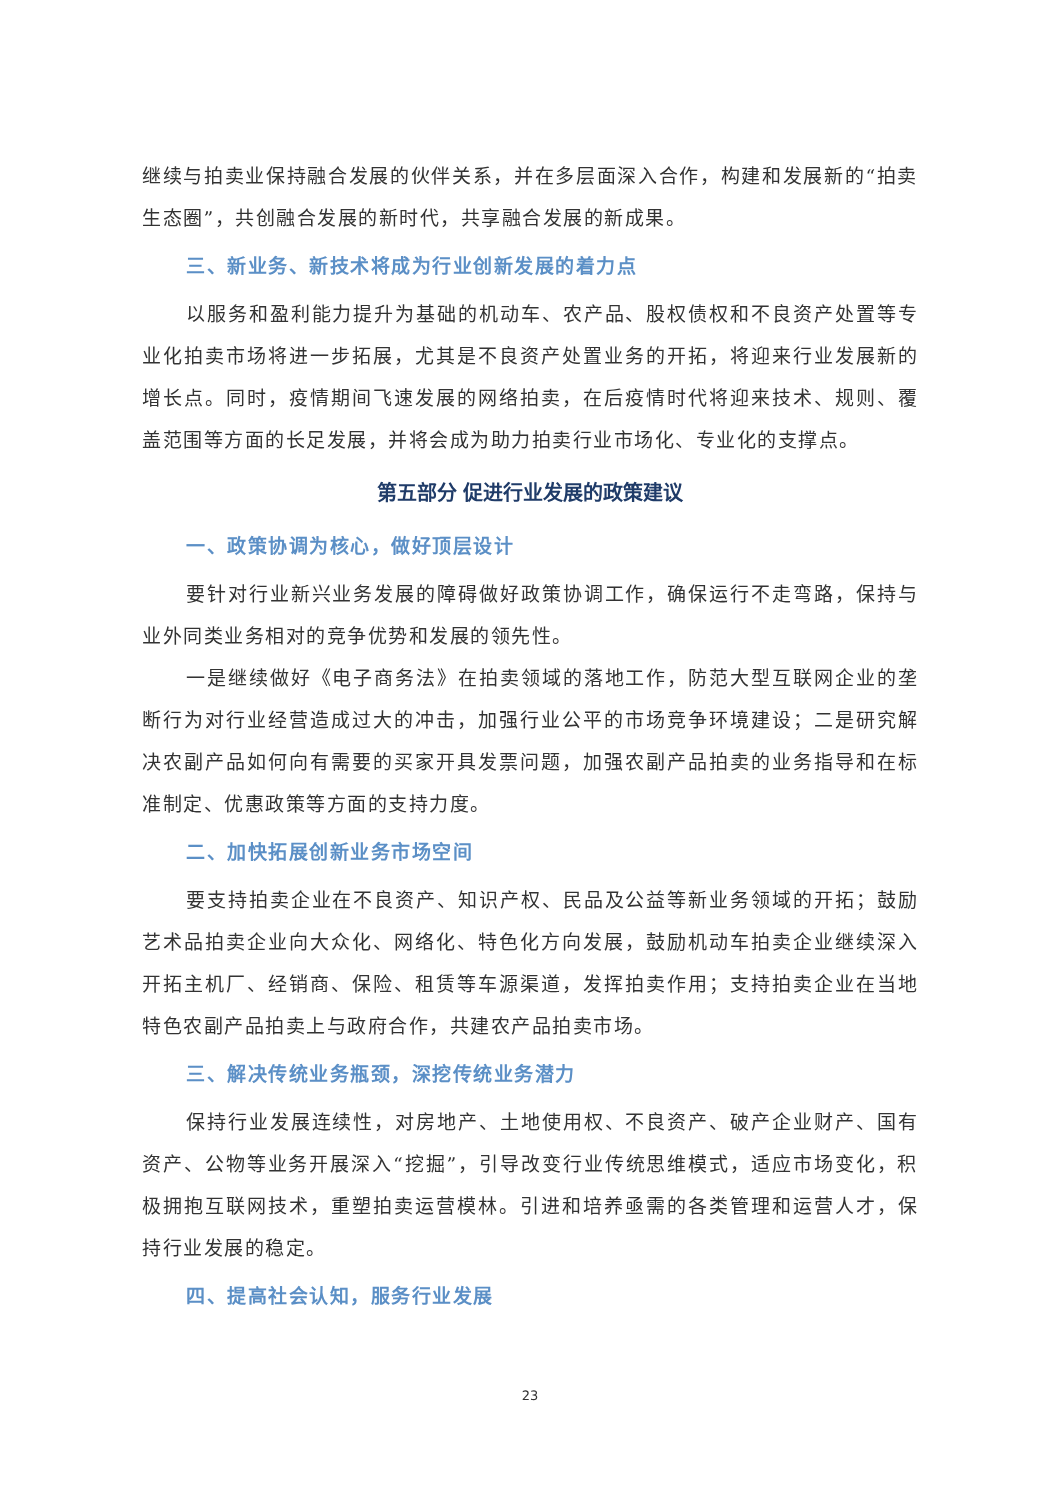继续与拍卖业保持融合发展的伙伴关系，并在多层面深入合作，构建和发展新的“拍卖生态圈”，共创融合发展的新时代，共享融合发展的新成果。
三、新业务、新技术将成为行业创新发展的着力点
以服务和盈利能力提升为基础的机动车、农产品、股权债权和不良资产处置等专业化拍卖市场将进一步拓展，尤其是不良资产处置业务的开拓，将迎来行业发展新的增长点。同时，疫情期间飞速发展的网络拍卖，在后疫情时代将迎来技术、规则、覆盖范围等方面的长足发展，并将会成为助力拍卖行业市场化、专业化的支撑点。
第五部分 促进行业发展的政策建议
一、政策协调为核心，做好顶层设计
要针对行业新兴业务发展的障碍做好政策协调工作，确保运行不走弯路，保持与业外同类业务相对的竞争优势和发展的领先性。
一是继续做好《电子商务法》在拍卖领域的落地工作，防范大型互联网企业的垄断行为对行业经营造成过大的冲击，加强行业公平的市场竞争环境建设；二是研究解决农副产品如何向有需要的买家开具发票问题，加强农副产品拍卖的业务指导和在标准制定、优惠政策等方面的支持力度。
二、加快拓展创新业务市场空间
要支持拍卖企业在不良资产、知识产权、民品及公益等新业务领域的开拓；鼓励艺术品拍卖企业向大众化、网络化、特色化方向发展，鼓励机动车拍卖企业继续深入开拓主机厂、经销商、保险、租赁等车源渠道，发挥拍卖作用；支持拍卖企业在当地特色农副产品拍卖上与政府合作，共建农产品拍卖市场。
三、解决传统业务瓶颈，深挖传统业务潜力
保持行业发展连续性，对房地产、土地使用权、不良资产、破产企业财产、国有资产、公物等业务开展深入“挖掘”，引导改变行业传统思维模式，适应市场变化，积极拥抱互联网技术，重塑拍卖运营模林。引进和培养亟需的各类管理和运营人才，保持行业发展的稳定。
四、提高社会认知，服务行业发展
23